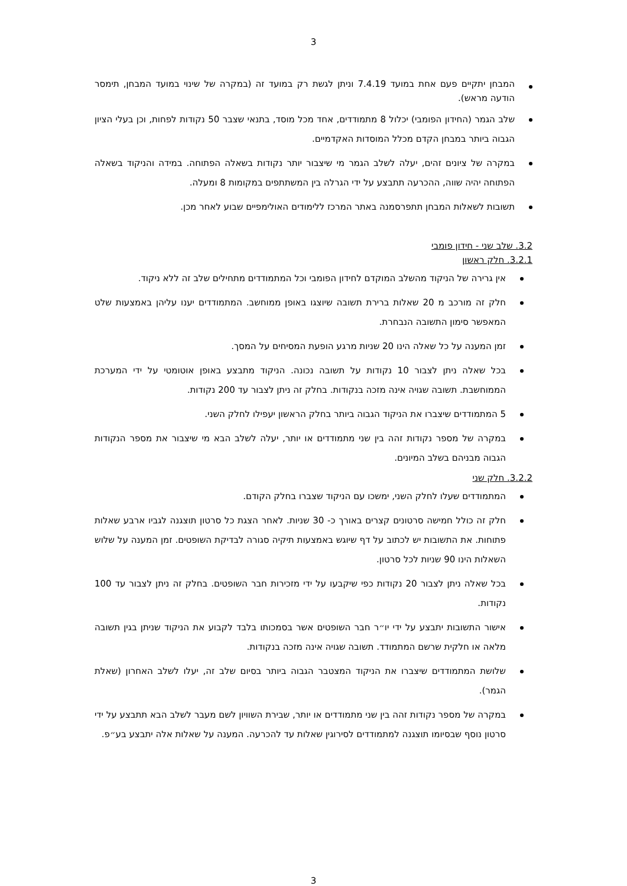3
המבחן יתקיים פעם אחת במועד 7.4.19 וניתן לגשת רק במועד זה (במקרה של שינוי במועד המבחן, תימסר הודעה מראש).
שלב הגמר (החידון הפומבי) יכלול 8 מתמודדים, אחד מכל מוסד, בתנאי שצבר 50 נקודות לפחות, וכן בעלי הציון הגבוה ביותר במבחן הקדם מכלל המוסדות האקדמיים.
במקרה של ציונים זהים, יעלה לשלב הגמר מי שיצבור יותר נקודות בשאלה הפתוחה. במידה והניקוד בשאלה הפתוחה יהיה שווה, ההכרעה תתבצע על ידי הגרלה בין המשתתפים במקומות 8 ומעלה.
תשובות לשאלות המבחן תתפרסמנה באתר המרכז ללימודים האולימפיים שבוע לאחר מכן.
3.2. שלב שני - חידון פומבי
3.2.1. חלק ראשון
אין גרירה של הניקוד מהשלב המוקדם לחידון הפומבי וכל המתמודדים מתחילים שלב זה ללא ניקוד.
חלק זה מורכב מ 20 שאלות ברירת תשובה שיוצגו באופן ממוחשב. המתמודדים יענו עליהן באמצעות שלט המאפשר סימון התשובה הנבחרת.
זמן המענה על כל שאלה הינו 20 שניות מרגע הופעת המסיחים על המסך.
בכל שאלה ניתן לצבור 10 נקודות על תשובה נכונה. הניקוד מתבצע באופן אוטומטי על ידי המערכת הממוחשבת. תשובה שגויה אינה מזכה בנקודות. בחלק זה ניתן לצבור עד 200 נקודות.
5 המתמודדים שיצברו את הניקוד הגבוה ביותר בחלק הראשון יעפילו לחלק השני.
במקרה של מספר נקודות זהה בין שני מתמודדים או יותר, יעלה לשלב הבא מי שיצבור את מספר הנקודות הגבוה מבניהם בשלב המיונים.
3.2.2. חלק שני
המתמודדים שעלו לחלק השני, ימשכו עם הניקוד שצברו בחלק הקודם.
חלק זה כולל חמישה סרטונים קצרים באורך כ- 30 שניות. לאחר הצגת כל סרטון תוצגנה לגביו ארבע שאלות פתוחות. את התשובות יש לכתוב על דף שיוגש באמצעות תיקיה סגורה לבדיקת השופטים. זמן המענה על שלוש השאלות הינו 90 שניות לכל סרטון.
בכל שאלה ניתן לצבור 20 נקודות כפי שיקבעו על ידי מזכירות חבר השופטים. בחלק זה ניתן לצבור עד 100 נקודות.
אישור התשובות יתבצע על ידי יו״ר חבר השופטים אשר בסמכותו בלבד לקבוע את הניקוד שניתן בגין תשובה מלאה או חלקית שרשם המתמודד. תשובה שגויה אינה מזכה בנקודות.
שלושת המתמודדים שיצברו את הניקוד המצטבר הגבוה ביותר בסיום שלב זה, יעלו לשלב האחרון (שאלת הגמר).
במקרה של מספר נקודות זהה בין שני מתמודדים או יותר, שבירת השוויון לשם מעבר לשלב הבא תתבצע על ידי סרטון נוסף שבסיומו תוצגנה למתמודדים לסירוגין שאלות עד להכרעה. המענה על שאלות אלה יתבצע בע״פ.
3